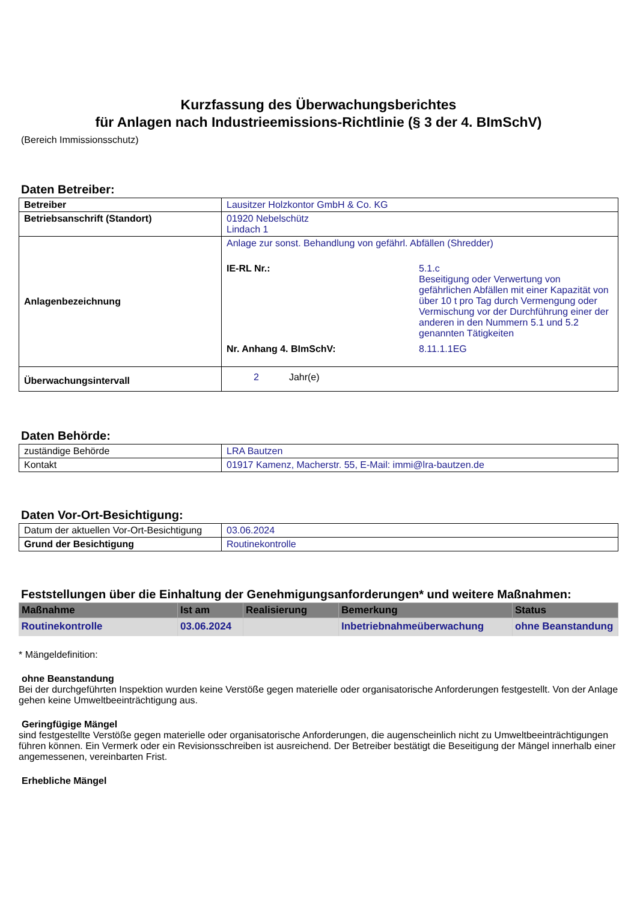Kurzfassung des Überwachungsberichtes
für Anlagen nach Industrieemissions-Richtlinie (§ 3 der 4. BImSchV)
(Bereich Immissionsschutz)
Daten Betreiber:
| Betreiber | Lausitzer Holzkontor GmbH & Co. KG |
| Betriebsanschrift (Standort) | 01920 Nebelschütz Lindach 1 |
| Anlagenbezeichnung | Anlage zur sonst. Behandlung von gefährl. Abfällen (Shredder) / IE-RL Nr.: / 5.1.c Beseitigung oder Verwertung von gefährlichen Abfällen mit einer Kapazität von über 10 t pro Tag durch Vermengung oder Vermischung vor der Durchführung einer der anderen in den Nummern 5.1 und 5.2 genannten Tätigkeiten / / Nr. Anhang 4. BImSchV: / 8.11.1.1EG / |
| Überwachungsintervall | 2 Jahr(e) |
Daten Behörde:
| zuständige Behörde | LRA Bautzen |
| Kontakt | 01917 Kamenz, Macherstr. 55, E-Mail: immi@lra-bautzen.de |
Daten Vor-Ort-Besichtigung:
| Datum der aktuellen Vor-Ort-Besichtigung | 03.06.2024 |
| Grund der Besichtigung | Routinekontrolle |
Feststellungen über die Einhaltung der Genehmigungsanforderungen* und weitere Maßnahmen:
| Maßnahme | Ist am | Realisierung | Bemerkung | Status |
| --- | --- | --- | --- | --- |
| Routinekontrolle | 03.06.2024 | | Inbetriebnahmeüberwachung | ohne Beanstandung |
* Mängeldefinition:
ohne Beanstandung
Bei der durchgeführten Inspektion wurden keine Verstöße gegen materielle oder organisatorische Anforderungen festgestellt. Von der Anlage gehen keine Umweltbeeinträchtigung aus.
Geringfügige Mängel
sind festgestellte Verstöße gegen materielle oder organisatorische Anforderungen, die augenscheinlich nicht zu Umweltbeeinträchtigungen führen können. Ein Vermerk oder ein Revisionsschreiben ist ausreichend. Der Betreiber bestätigt die Beseitigung der Mängel innerhalb einer angemessenen, vereinbarten Frist.
Erhebliche Mängel